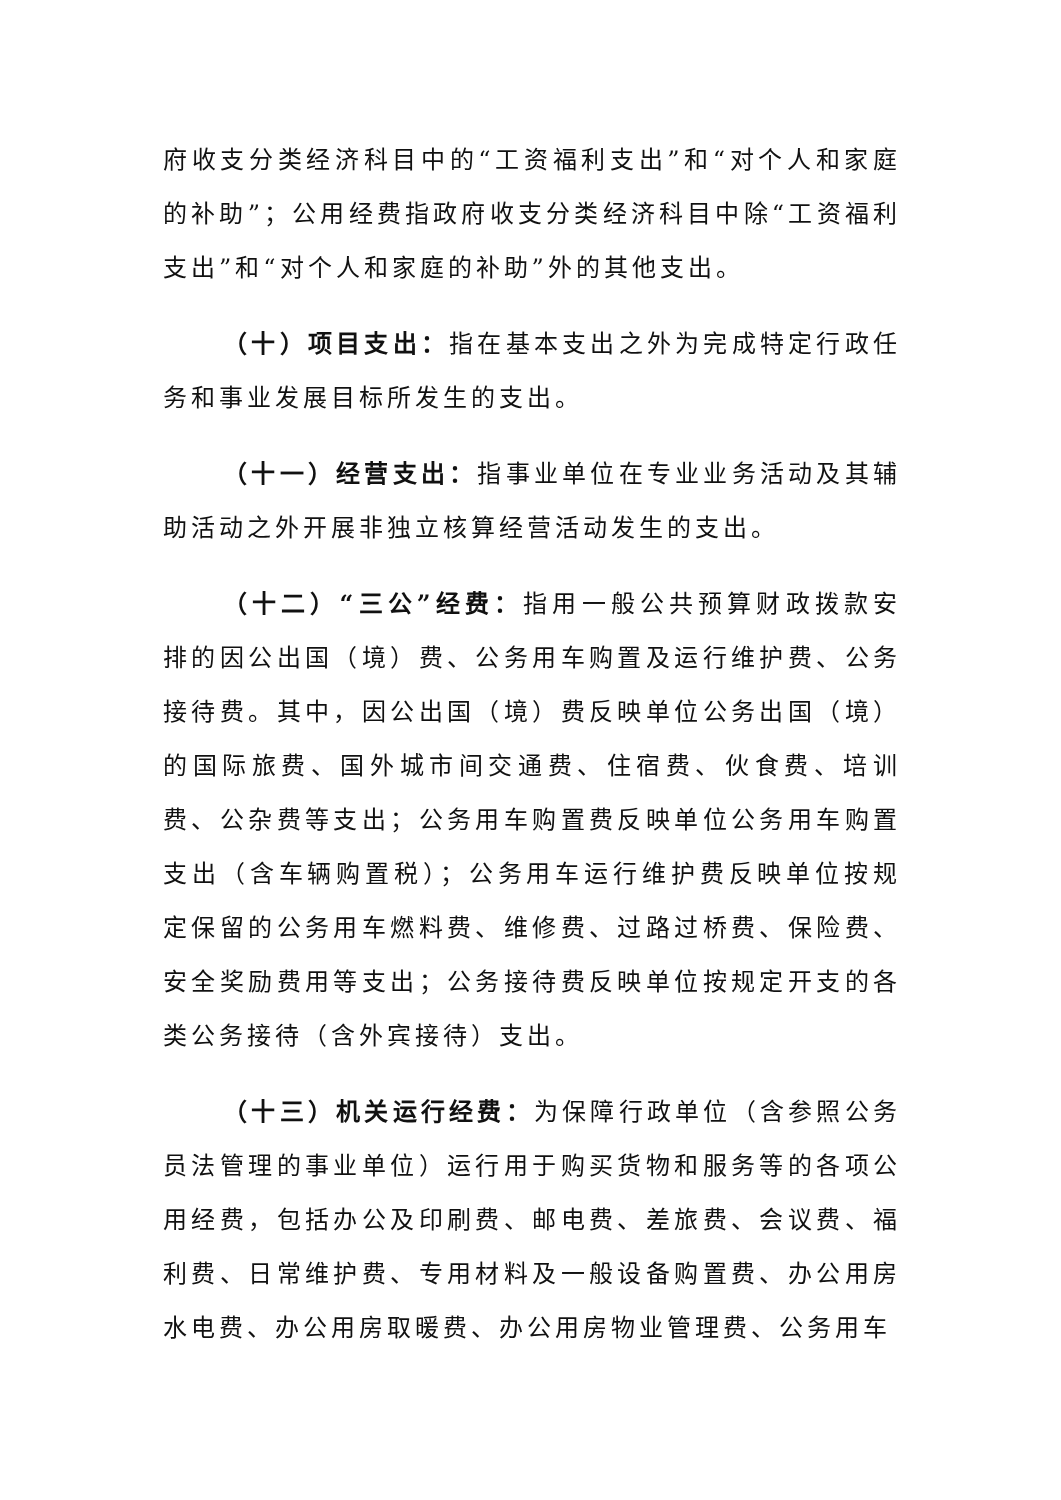府收支分类经济科目中的“工资福利支出”和“对个人和家庭的补助”；公用经费指政府收支分类经济科目中除“工资福利支出”和“对个人和家庭的补助”外的其他支出。
（十）项目支出：指在基本支出之外为完成特定行政任务和事业发展目标所发生的支出。
（十一）经营支出：指事业单位在专业业务活动及其辅助活动之外开展非独立核算经营活动发生的支出。
（十二）“三公”经费：指用一般公共预算财政拨款安排的因公出国（境）费、公务用车购置及运行维护费、公务接待费。其中，因公出国（境）费反映单位公务出国（境）的国际旅费、国外城市间交通费、住宿费、伙食费、培训费、公杂费等支出；公务用车购置费反映单位公务用车购置支出（含车辆购置税）；公务用车运行维护费反映单位按规定保留的公务用车燃料费、维修费、过路过桥费、保险费、安全奖励费用等支出；公务接待费反映单位按规定开支的各类公务接待（含外宾接待）支出。
（十三）机关运行经费：为保障行政单位（含参照公务员法管理的事业单位）运行用于购买货物和服务等的各项公用经费，包括办公及印刷费、邮电费、差旅费、会议费、福利费、日常维护费、专用材料及一般设备购置费、办公用房水电费、办公用房取暖费、办公用房物业管理费、公务用车